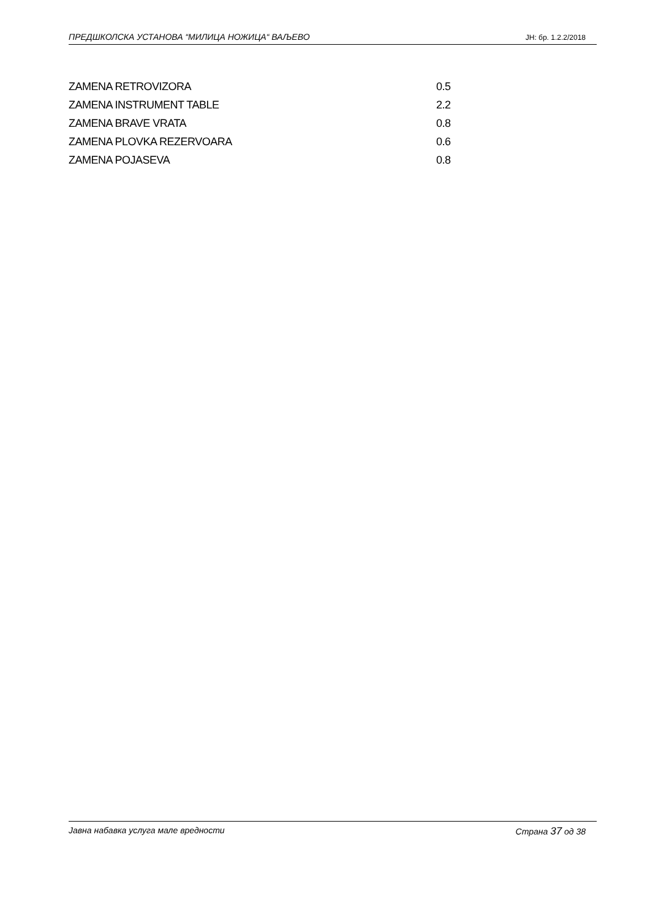ПРЕДШКОЛСКА УСТАНОВА “МИЛИЦА НОЖИЦА“ ВАЉЕВО ЈН: бр. 1.2.2/2018
| ZAMENA RETROVIZORA | 0.5 |
| ZAMENA INSTRUMENT TABLE | 2.2 |
| ZAMENA BRAVE VRATA | 0.8 |
| ZAMENA PLOVKA REZERVOARA | 0.6 |
| ZAMENA POJASEVA | 0.8 |
Јавна набавка услуга мале вредности Страна 37 од 38